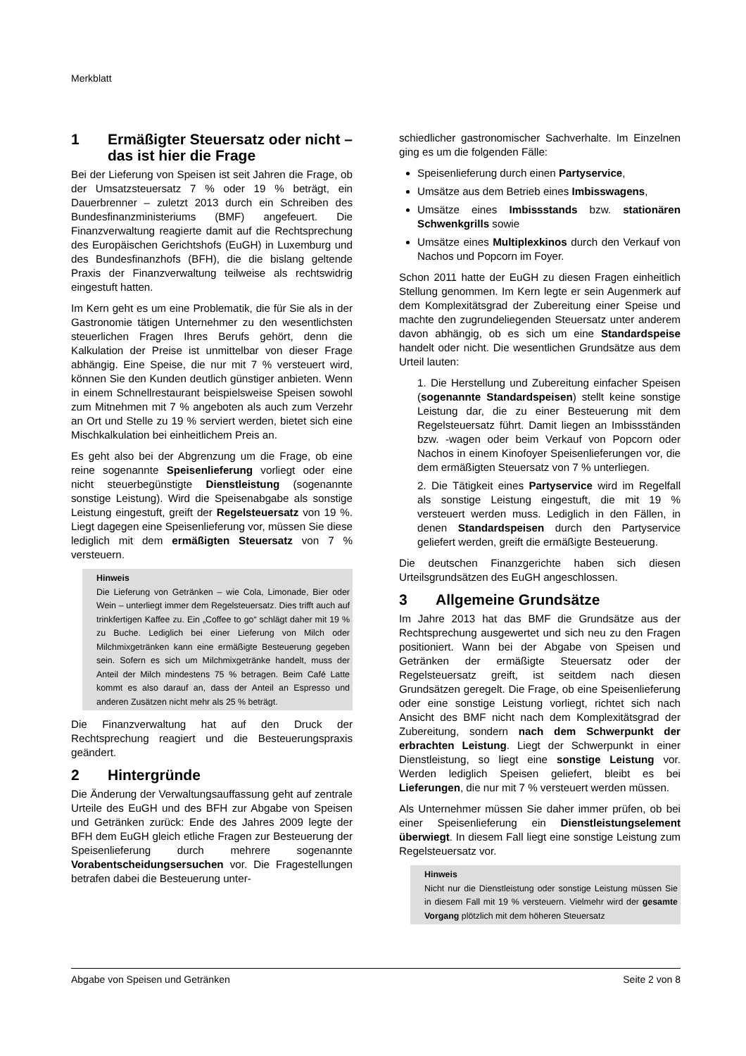Merkblatt
1 Ermäßigter Steuersatz oder nicht – das ist hier die Frage
Bei der Lieferung von Speisen ist seit Jahren die Frage, ob der Umsatzsteuersatz 7 % oder 19 % beträgt, ein Dauerbrenner – zuletzt 2013 durch ein Schreiben des Bundesfinanzministeriums (BMF) angefeuert. Die Finanzverwaltung reagierte damit auf die Rechtsprechung des Europäischen Gerichtshofs (EuGH) in Luxemburg und des Bundesfinanzhofs (BFH), die die bislang geltende Praxis der Finanzverwaltung teilweise als rechtswidrig eingestuft hatten.
Im Kern geht es um eine Problematik, die für Sie als in der Gastronomie tätigen Unternehmer zu den wesentlichsten steuerlichen Fragen Ihres Berufs gehört, denn die Kalkulation der Preise ist unmittelbar von dieser Frage abhängig. Eine Speise, die nur mit 7 % versteuert wird, können Sie den Kunden deutlich günstiger anbieten. Wenn in einem Schnellrestaurant beispielsweise Speisen sowohl zum Mitnehmen mit 7 % angeboten als auch zum Verzehr an Ort und Stelle zu 19 % serviert werden, bietet sich eine Mischkalkulation bei einheitlichem Preis an.
Es geht also bei der Abgrenzung um die Frage, ob eine reine sogenannte Speisenlieferung vorliegt oder eine nicht steuerbegünstigte Dienstleistung (sogenannte sonstige Leistung). Wird die Speisenabgabe als sonstige Leistung eingestuft, greift der Regelsteuersatz von 19 %. Liegt dagegen eine Speisenlieferung vor, müssen Sie diese lediglich mit dem ermäßigten Steuersatz von 7 % versteuern.
Hinweis
Die Lieferung von Getränken – wie Cola, Limonade, Bier oder Wein – unterliegt immer dem Regelsteuersatz. Dies trifft auch auf trinkfertigen Kaffee zu. Ein „Coffee to go“ schlägt daher mit 19 % zu Buche. Lediglich bei einer Lieferung von Milch oder Milchmixgetränken kann eine ermäßigte Besteuerung gegeben sein. Sofern es sich um Milchmixgetränke handelt, muss der Anteil der Milch mindestens 75 % betragen. Beim Café Latte kommt es also darauf an, dass der Anteil an Espresso und anderen Zusätzen nicht mehr als 25 % beträgt.
Die Finanzverwaltung hat auf den Druck der Rechtsprechung reagiert und die Besteuerungspraxis geändert.
2 Hintergründe
Die Änderung der Verwaltungsauffassung geht auf zentrale Urteile des EuGH und des BFH zur Abgabe von Speisen und Getränken zurück: Ende des Jahres 2009 legte der BFH dem EuGH gleich etliche Fragen zur Besteuerung der Speisenlieferung durch mehrere sogenannte Vorabentscheidungsersuchen vor. Die Fragestellungen betrafen dabei die Besteuerung unter-
schiedlicher gastronomischer Sachverhalte. Im Einzelnen ging es um die folgenden Fälle:
Speisenlieferung durch einen Partyservice,
Umsätze aus dem Betrieb eines Imbisswagens,
Umsätze eines Imbissstands bzw. stationären Schwenkgrills sowie
Umsätze eines Multiplexkinos durch den Verkauf von Nachos und Popcorn im Foyer.
Schon 2011 hatte der EuGH zu diesen Fragen einheitlich Stellung genommen. Im Kern legte er sein Augenmerk auf dem Komplexitätsgrad der Zubereitung einer Speise und machte den zugrundeliegenden Steuersatz unter anderem davon abhängig, ob es sich um eine Standardspeise handelt oder nicht. Die wesentlichen Grundsätze aus dem Urteil lauten:
1. Die Herstellung und Zubereitung einfacher Speisen (sogenannte Standardspeisen) stellt keine sonstige Leistung dar, die zu einer Besteuerung mit dem Regelsteuersatz führt. Damit liegen an Imbissständen bzw. -wagen oder beim Verkauf von Popcorn oder Nachos in einem Kinofoyer Speisenlieferungen vor, die dem ermäßigten Steuersatz von 7 % unterliegen.
2. Die Tätigkeit eines Partyservice wird im Regelfall als sonstige Leistung eingestuft, die mit 19 % versteuert werden muss. Lediglich in den Fällen, in denen Standardspeisen durch den Partyservice geliefert werden, greift die ermäßigte Besteuerung.
Die deutschen Finanzgerichte haben sich diesen Urteilsgrundsätzen des EuGH angeschlossen.
3 Allgemeine Grundsätze
Im Jahre 2013 hat das BMF die Grundsätze aus der Rechtsprechung ausgewertet und sich neu zu den Fragen positioniert. Wann bei der Abgabe von Speisen und Getränken der ermäßigte Steuersatz oder der Regelsteuersatz greift, ist seitdem nach diesen Grundsätzen geregelt. Die Frage, ob eine Speisenlieferung oder eine sonstige Leistung vorliegt, richtet sich nach Ansicht des BMF nicht nach dem Komplexitätsgrad der Zubereitung, sondern nach dem Schwerpunkt der erbrachten Leistung. Liegt der Schwerpunkt in einer Dienstleistung, so liegt eine sonstige Leistung vor. Werden lediglich Speisen geliefert, bleibt es bei Lieferungen, die nur mit 7 % versteuert werden müssen.
Als Unternehmer müssen Sie daher immer prüfen, ob bei einer Speisenlieferung ein Dienstleistungselement überwiegt. In diesem Fall liegt eine sonstige Leistung zum Regelsteuersatz vor.
Hinweis
Nicht nur die Dienstleistung oder sonstige Leistung müssen Sie in diesem Fall mit 19 % versteuern. Vielmehr wird der gesamte Vorgang plötzlich mit dem höheren Steuersatz
Abgabe von Speisen und Getränken Seite 2 von 8